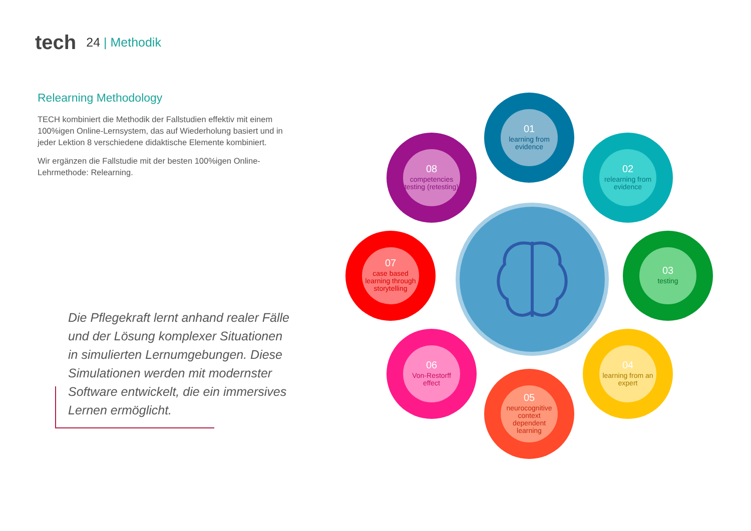tech
24 | Methodik
Relearning Methodology
TECH kombiniert die Methodik der Fallstudien effektiv mit einem 100%igen Online-Lernsystem, das auf Wiederholung basiert und in jeder Lektion 8 verschiedene didaktische Elemente kombiniert.
Wir ergänzen die Fallstudie mit der besten 100%igen Online-Lehrmethode: Relearning.
Die Pflegekraft lernt anhand realer Fälle und der Lösung komplexer Situationen in simulierten Lernumgebungen. Diese Simulationen werden mit modernster Software entwickelt, die ein immersives Lernen ermöglicht.
01
learning from evidence
02
relearning from evidence
03
testing
04
learning from an expert
05
neurocognitive context dependent learning
06
Von-Restorff effect
07
case based learning through storytelling
08
competencies testing (retesting)